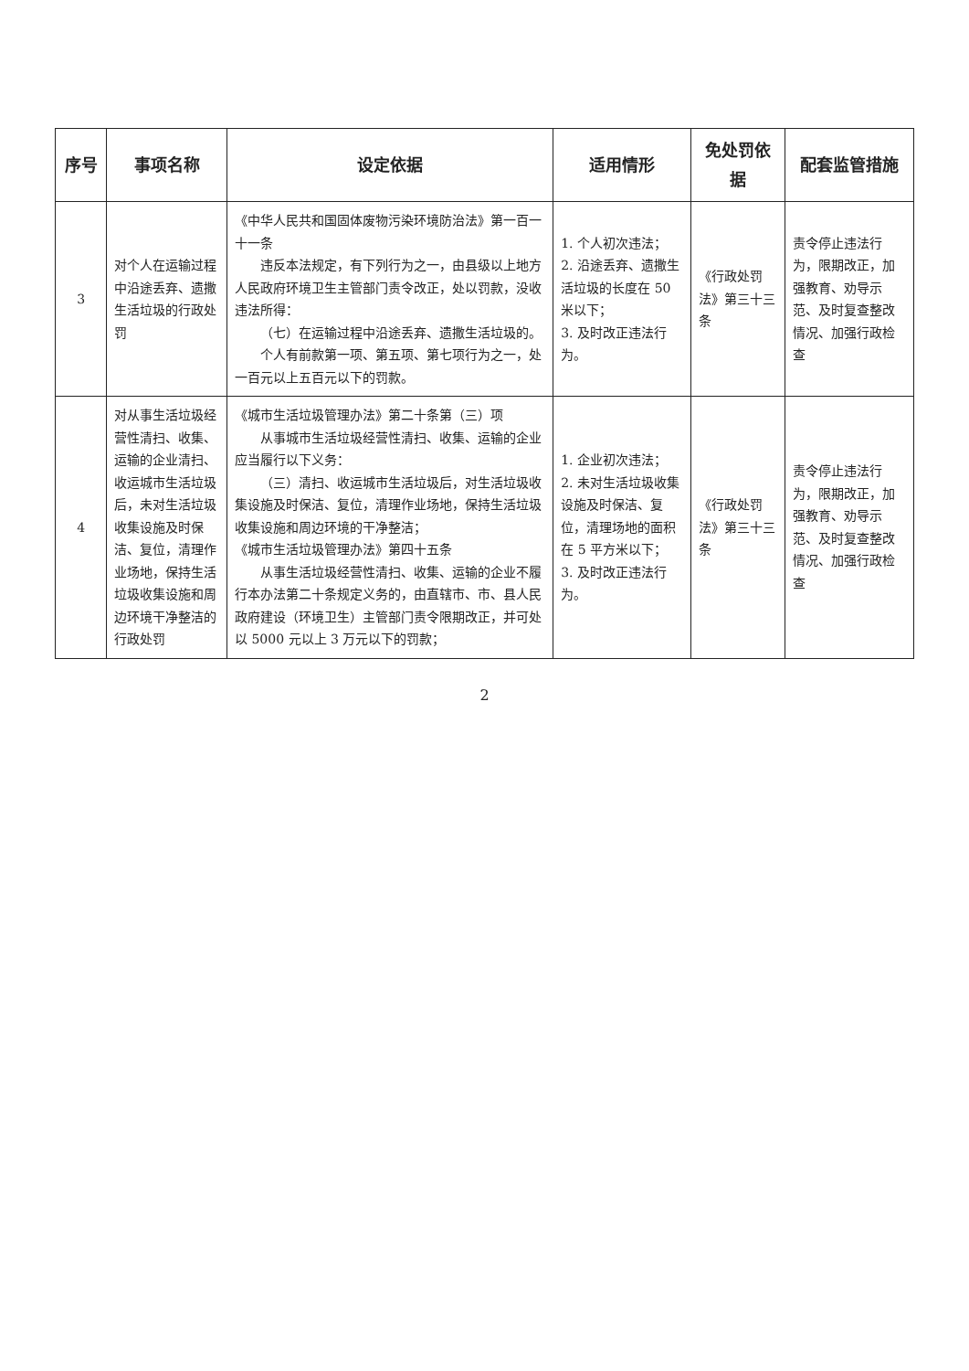| 序号 | 事项名称 | 设定依据 | 适用情形 | 免处罚依据 | 配套监管措施 |
| --- | --- | --- | --- | --- | --- |
| 3 | 对个人在运输过程中沿途丢弃、遗撒生活垃圾的行政处罚 | 《中华人民共和国固体废物污染环境防治法》第一百一十一条 违反本法规定，有下列行为之一，由县级以上地方人民政府环境卫生主管部门责令改正，处以罚款，没收违法所得： （七）在运输过程中沿途丢弃、遗撒生活垃圾的。 个人有前款第一项、第五项、第七项行为之一，处一百元以上五百元以下的罚款。 | 1. 个人初次违法； 2. 沿途丢弃、遗撒生活垃圾的长度在 50 米以下； 3. 及时改正违法行为。 | 《行政处罚法》第三十三条 | 责令停止违法行为，限期改正，加强教育、劝导示范、及时复查整改情况、加强行政检查 |
| 4 | 对从事生活垃圾经营性清扫、收集、运输的企业清扫、收运城市生活垃圾后，未对生活垃圾收集设施及时保洁、复位，清理作业场地，保持生活垃圾收集设施和周边环境干净整洁的行政处罚 | 《城市生活垃圾管理办法》第二十条第（三）项 从事城市生活垃圾经营性清扫、收集、运输的企业应当履行以下义务： （三）清扫、收运城市生活垃圾后，对生活垃圾收集设施及时保洁、复位，清理作业场地，保持生活垃圾收集设施和周边环境的干净整洁； 《城市生活垃圾管理办法》第四十五条 从事生活垃圾经营性清扫、收集、运输的企业不履行本办法第二十条规定义务的，由直辖市、市、县人民政府建设（环境卫生）主管部门责令限期改正，并可处以 5000 元以上 3 万元以下的罚款； | 1. 企业初次违法； 2. 未对生活垃圾收集设施及时保洁、复位，清理场地的面积在 5 平方米以下； 3. 及时改正违法行为。 | 《行政处罚法》第三十三条 | 责令停止违法行为，限期改正，加强教育、劝导示范、及时复查整改情况、加强行政检查 |
2